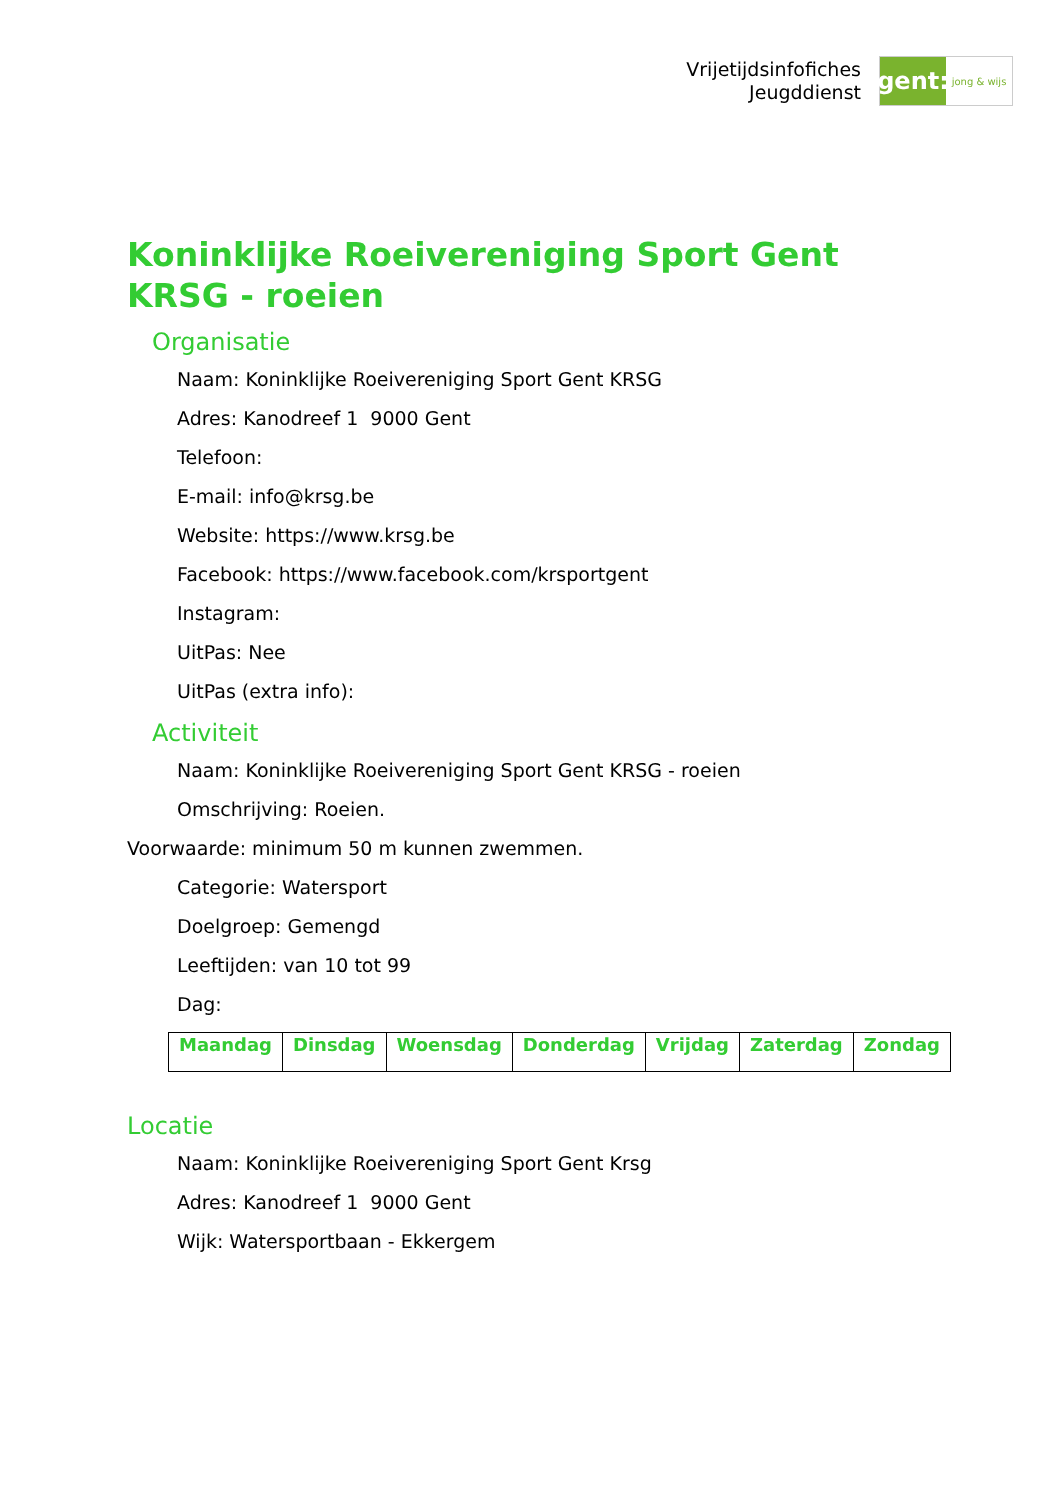Vrijetijdsinfofiches
Jeugddienst
gent:
jong & wijs
Koninklijke Roeivereniging Sport Gent KRSG - roeien
Organisatie
Naam: Koninklijke Roeivereniging Sport Gent KRSG
Adres: Kanodreef 1 9000 Gent
Telefoon:
E-mail: info@krsg.be
Website: https://www.krsg.be
Facebook: https://www.facebook.com/krsportgent
Instagram:
UitPas: Nee
UitPas (extra info):
Activiteit
Naam: Koninklijke Roeivereniging Sport Gent KRSG - roeien
Omschrijving: Roeien.
Voorwaarde: minimum 50 m kunnen zwemmen.
Categorie: Watersport
Doelgroep: Gemengd
Leeftijden: van 10 tot 99
Dag:
| Maandag | Dinsdag | Woensdag | Donderdag | Vrijdag | Zaterdag | Zondag |
| --- | --- | --- | --- | --- | --- | --- |
Locatie
Naam: Koninklijke Roeivereniging Sport Gent Krsg
Adres: Kanodreef 1 9000 Gent
Wijk: Watersportbaan - Ekkergem